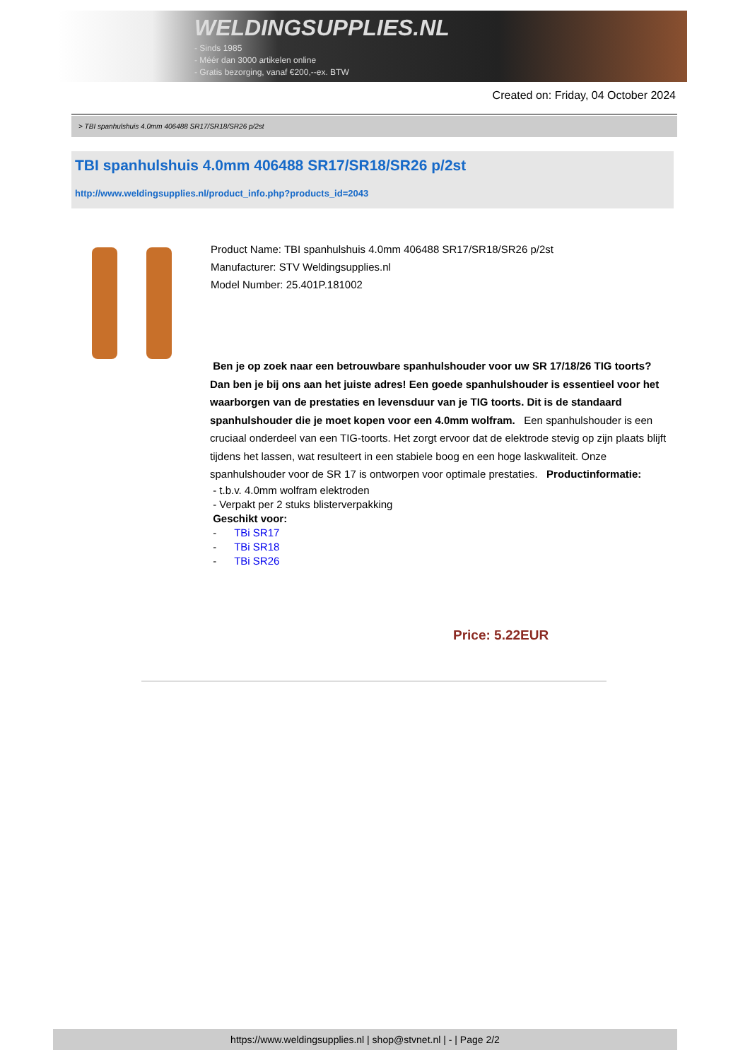WELDINGSUPPLIES.NL
- Sinds 1985
- Méér dan 3000 artikelen online
- Gratis bezorging, vanaf €200,--ex. BTW
Created on: Friday, 04 October 2024
> TBI spanhulshuis 4.0mm 406488 SR17/SR18/SR26 p/2st
TBI spanhulshuis 4.0mm 406488 SR17/SR18/SR26 p/2st
http://www.weldingsupplies.nl/product_info.php?products_id=2043
Product Name: TBI spanhulshuis 4.0mm 406488 SR17/SR18/SR26 p/2st
Manufacturer: STV Weldingsupplies.nl
Model Number: 25.401P.181002
Ben je op zoek naar een betrouwbare spanhulshouder voor uw SR 17/18/26 TIG toorts? Dan ben je bij ons aan het juiste adres! Een goede spanhulshouder is essentieel voor het waarborgen van de prestaties en levensduur van je TIG toorts. Dit is de standaard spanhulshouder die je moet kopen voor een 4.0mm wolfram. Een spanhulshouder is een cruciaal onderdeel van een TIG-toorts. Het zorgt ervoor dat de elektrode stevig op zijn plaats blijft tijdens het lassen, wat resulteert in een stabiele boog en een hoge laskwaliteit. Onze spanhulshouder voor de SR 17 is ontworpen voor optimale prestaties. Productinformatie:
- t.b.v. 4.0mm wolfram elektroden
- Verpakt per 2 stuks blisterverpakking
Geschikt voor:
- TBi SR17
- TBi SR18
- TBi SR26
Price: 5.22EUR
https://www.weldingsupplies.nl | shop@stvnet.nl | - | Page 2/2